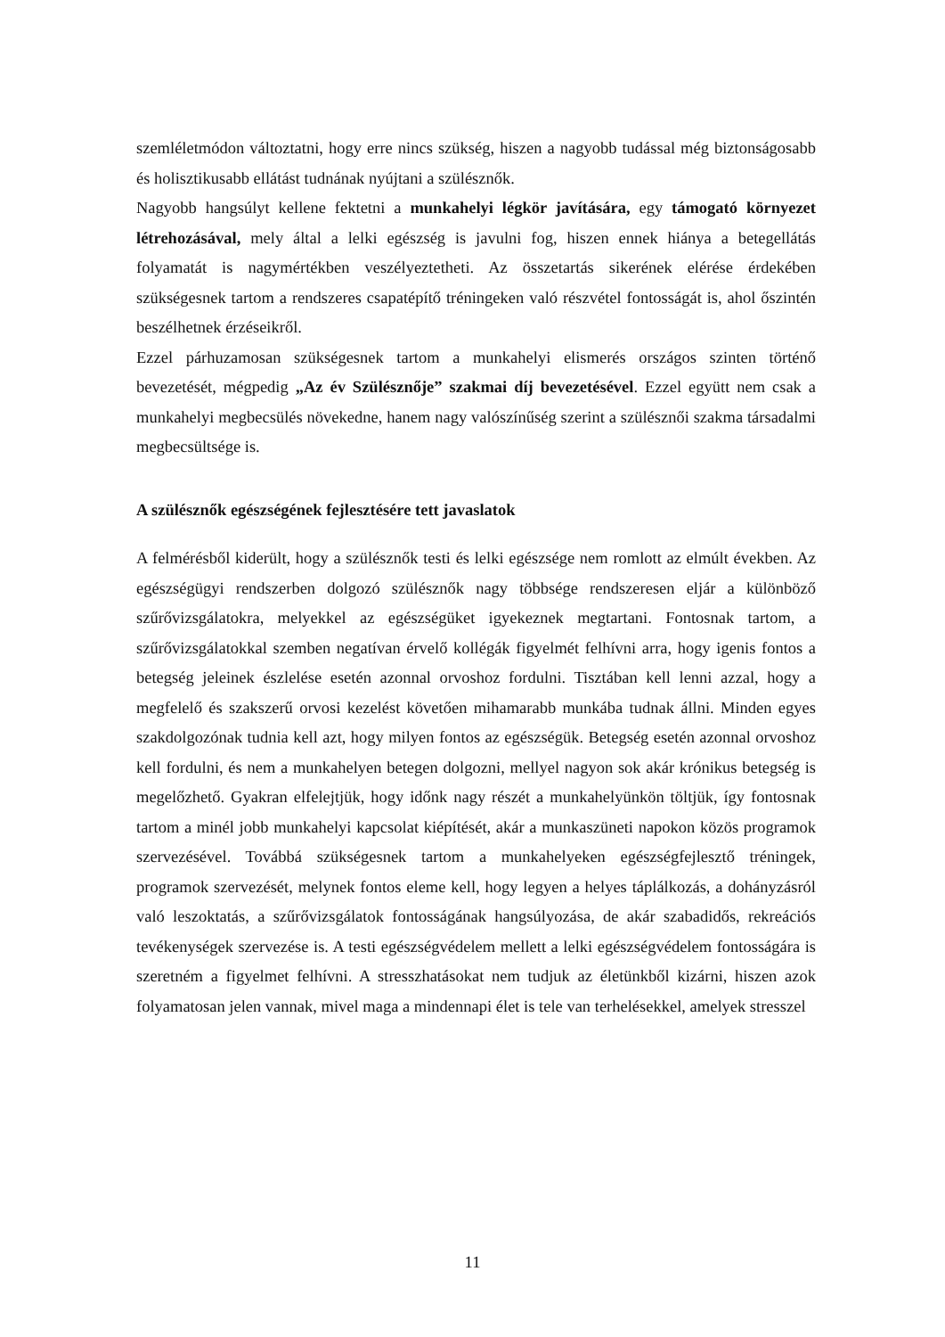szemléletmódon változtatni, hogy erre nincs szükség, hiszen a nagyobb tudással még biztonságosabb és holisztikusabb ellátást tudnának nyújtani a szülésznők.
Nagyobb hangsúlyt kellene fektetni a munkahelyi légkör javítására, egy támogató környezet létrehozásával, mely által a lelki egészség is javulni fog, hiszen ennek hiánya a betegellátás folyamatát is nagymértékben veszélyeztetheti. Az összetartás sikerének elérése érdekében szükségesnek tartom a rendszeres csapatépítő tréningeken való részvétel fontosságát is, ahol őszintén beszélhetnek érzéseikről.
Ezzel párhuzamosan szükségesnek tartom a munkahelyi elismerés országos szinten történő bevezetését, mégpedig „Az év Szülésznője” szakmai díj bevezetésével. Ezzel együtt nem csak a munkahelyi megbecsülés növekedne, hanem nagy valószínűség szerint a szülésznői szakma társadalmi megbecsültsége is.
A szülésznők egészségének fejlesztésére tett javaslatok
A felmérésből kiderült, hogy a szülésznők testi és lelki egészsége nem romlott az elmúlt években. Az egészségügyi rendszerben dolgozó szülésznők nagy többsége rendszeresen eljár a különböző szűrővizsgálatokra, melyekkel az egészségüket igyekeznek megtartani. Fontosnak tartom, a szűrővizsgálatokkal szemben negatívan érvelő kollégák figyelmét felhívni arra, hogy igenis fontos a betegség jeleinek észlelése esetén azonnal orvoshoz fordulni. Tisztában kell lenni azzal, hogy a megfelelő és szakszerű orvosi kezelést követően mihamarabb munkába tudnak állni. Minden egyes szakdolgozónak tudnia kell azt, hogy milyen fontos az egészségük. Betegség esetén azonnal orvoshoz kell fordulni, és nem a munkahelyen betegen dolgozni, mellyel nagyon sok akár krónikus betegség is megelőzhető. Gyakran elfelejtjük, hogy időnk nagy részét a munkahelyünkön töltjük, így fontosnak tartom a minél jobb munkahelyi kapcsolat kiépítését, akár a munkaszüneti napokon közös programok szervezésével. Továbbá szükségesnek tartom a munkahelyeken egészségfejlesztő tréningek, programok szervezését, melynek fontos eleme kell, hogy legyen a helyes táplálkozás, a dohányzásról való leszoktatás, a szűrővizsgálatok fontosságának hangsúlyozása, de akár szabadidős, rekreációs tevékenységek szervezése is. A testi egészségvédelem mellett a lelki egészségvédelem fontosságára is szeretném a figyelmet felhívni. A stresszhatásokat nem tudjuk az életünkből kizárni, hiszen azok folyamatosan jelen vannak, mivel maga a mindennapi élet is tele van terhelésekkel, amelyek stresszel
11